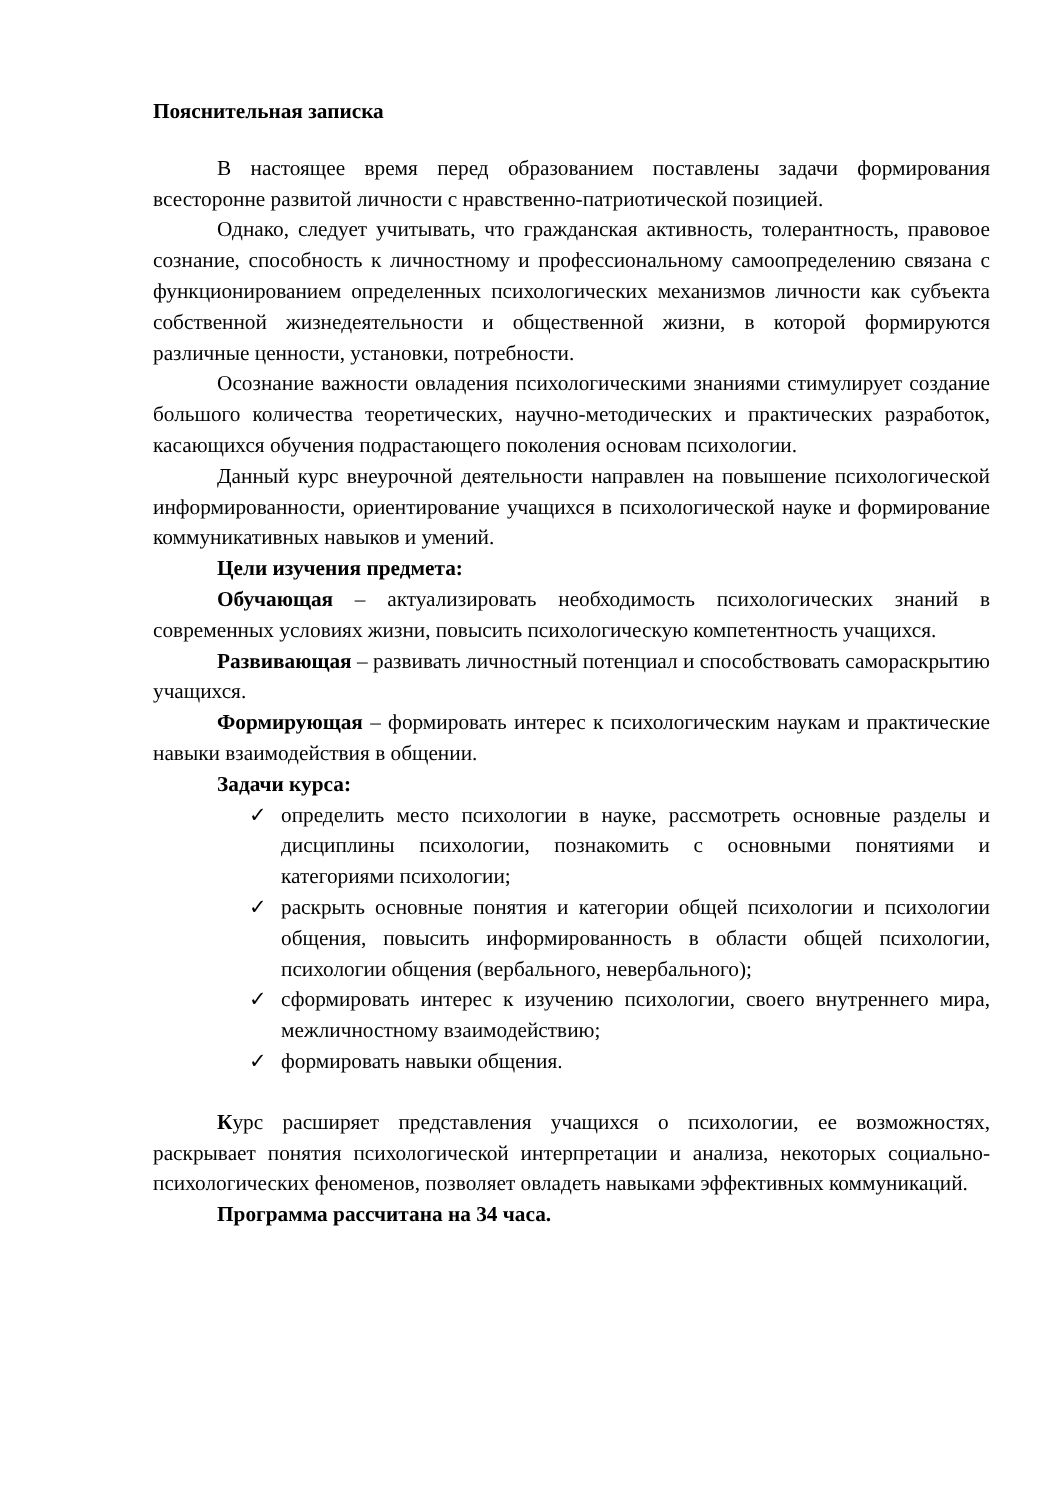Пояснительная записка
В настоящее время перед образованием поставлены задачи формирования всесторонне развитой личности с нравственно-патриотической позицией.
Однако, следует учитывать, что гражданская активность, толерантность, правовое сознание, способность к личностному и профессиональному самоопределению связана с функционированием определенных психологических механизмов личности как субъекта собственной жизнедеятельности и общественной жизни, в которой формируются различные ценности, установки, потребности.
Осознание важности овладения психологическими знаниями стимулирует создание большого количества теоретических, научно-методических и практических разработок, касающихся обучения подрастающего поколения основам психологии.
Данный курс внеурочной деятельности направлен на повышение психологической информированности, ориентирование учащихся в психологической науке и формирование коммуникативных навыков и умений.
Цели изучения предмета:
Обучающая – актуализировать необходимость психологических знаний в современных условиях жизни, повысить психологическую компетентность учащихся.
Развивающая – развивать личностный потенциал и способствовать самораскрытию учащихся.
Формирующая – формировать интерес к психологическим наукам и практические навыки взаимодействия в общении.
Задачи курса:
✓ определить место психологии в науке, рассмотреть основные разделы и дисциплины психологии, познакомить с основными понятиями и категориями психологии;
✓ раскрыть основные понятия и категории общей психологии и психологии общения, повысить информированность в области общей психологии, психологии общения (вербального, невербального);
✓ сформировать интерес к изучению психологии, своего внутреннего мира, межличностному взаимодействию;
✓ формировать навыки общения.
Курс расширяет представления учащихся о психологии, ее возможностях, раскрывает понятия психологической интерпретации и анализа, некоторых социально-психологических феноменов, позволяет овладеть навыками эффективных коммуникаций.
Программа рассчитана на 34 часа.